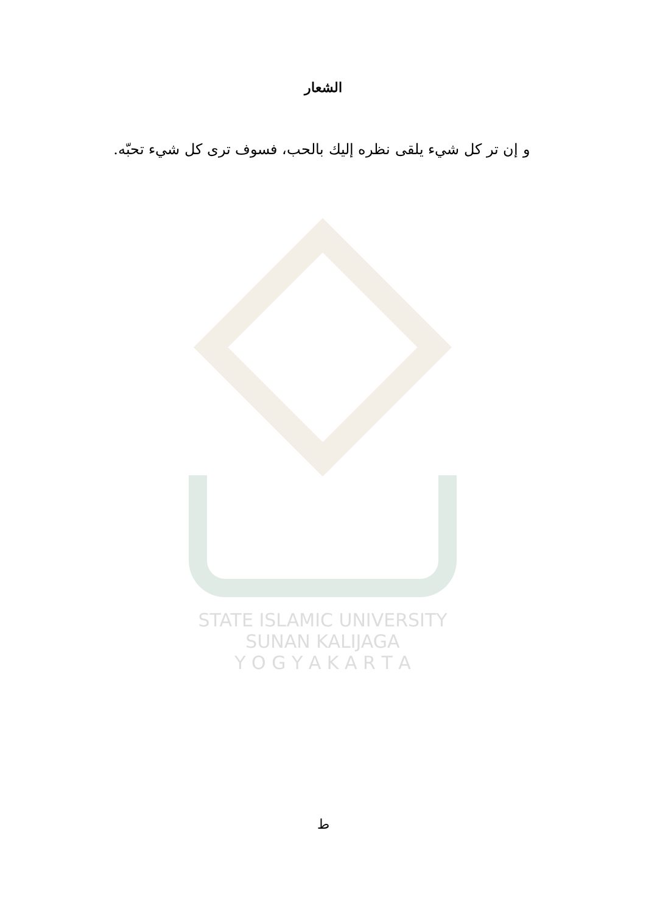STATE ISLAMIC UNIVERSITY
SUNAN KALIJAGA
Y O G Y A K A R T A
الشعار
و إن تر كل شيء يلقى نظره إليك بالحب، فسوف ترى كل شيء تحبّه.
ط